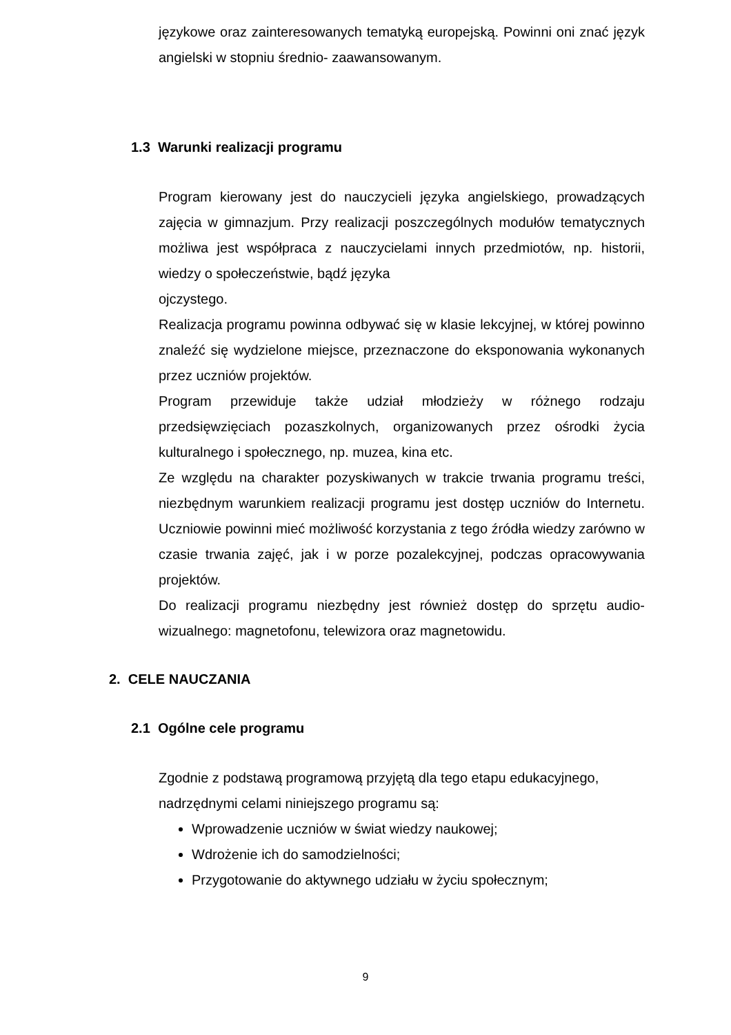językowe oraz zainteresowanych tematyką europejską. Powinni oni znać język angielski w stopniu średnio- zaawansowanym.
1.3 Warunki realizacji programu
Program kierowany jest do nauczycieli języka angielskiego, prowadzących zajęcia w gimnazjum. Przy realizacji poszczególnych modułów tematycznych możliwa jest współpraca z nauczycielami innych przedmiotów, np. historii, wiedzy o społeczeństwie, bądź języka
ojczystego.
Realizacja programu powinna odbywać się w klasie lekcyjnej, w której powinno znaleźć się wydzielone miejsce, przeznaczone do eksponowania wykonanych przez uczniów projektów.
Program przewiduje także udział młodzieży w różnego rodzaju przedsięwzięciach pozaszkolnych, organizowanych przez ośrodki życia kulturalnego i społecznego, np. muzea, kina etc.
Ze względu na charakter pozyskiwanych w trakcie trwania programu treści, niezbędnym warunkiem realizacji programu jest dostęp uczniów do Internetu. Uczniowie powinni mieć możliwość korzystania z tego źródła wiedzy zarówno w czasie trwania zajęć, jak i w porze pozalekcyjnej, podczas opracowywania projektów.
Do realizacji programu niezbędny jest również dostęp do sprzętu audio-wizualnego: magnetofonu, telewizora oraz magnetowidu.
2. CELE NAUCZANIA
2.1 Ogólne cele programu
Zgodnie z podstawą programową przyjętą dla tego etapu edukacyjnego, nadrzędnymi celami niniejszego programu są:
Wprowadzenie uczniów w świat wiedzy naukowej;
Wdrożenie ich do samodzielności;
Przygotowanie do aktywnego udziału w życiu społecznym;
9